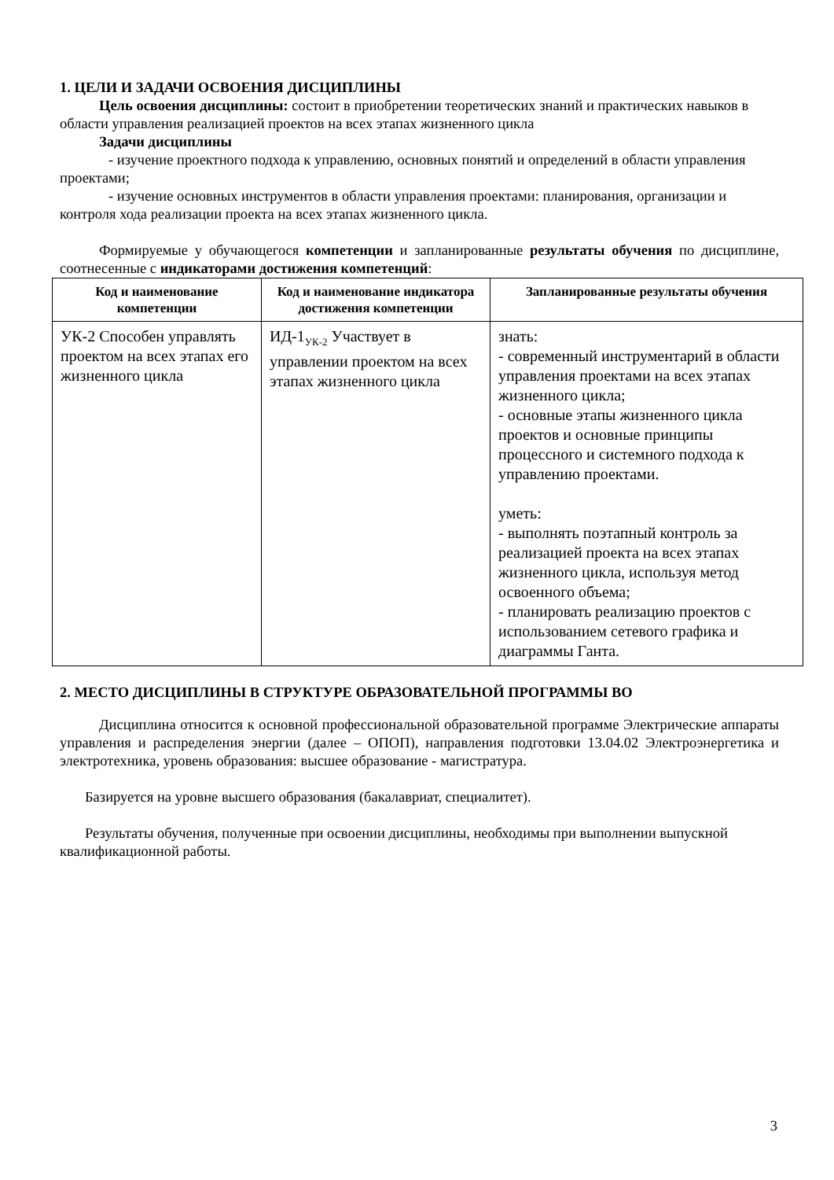1. ЦЕЛИ И ЗАДАЧИ ОСВОЕНИЯ ДИСЦИПЛИНЫ
Цель освоения дисциплины: состоит в приобретении теоретических знаний и практических навыков в области управления реализацией проектов на всех этапах жизненного цикла
Задачи дисциплины
- изучение проектного подхода к управлению, основных понятий и определений в области управления проектами;
- изучение основных инструментов в области управления проектами: планирования, организации и контроля хода реализации проекта на всех этапах жизненного цикла.
Формируемые у обучающегося компетенции и запланированные результаты обучения по дисциплине, соотнесенные с индикаторами достижения компетенций:
| Код и наименование компетенции | Код и наименование индикатора достижения компетенции | Запланированные результаты обучения |
| --- | --- | --- |
| УК-2 Способен управлять проектом на всех этапах его жизненного цикла | ИД-1<sub>УК-2</sub> Участвует в управлении проектом на всех этапах жизненного цикла | знать: - современный инструментарий в области управления проектами на всех этапах жизненного цикла; - основные этапы жизненного цикла проектов и основные принципы процессного и системного подхода к управлению проектами. уметь: - выполнять поэтапный контроль за реализацией проекта на всех этапах жизненного цикла, используя метод освоенного объема; - планировать реализацию проектов с использованием сетевого графика и диаграммы Ганта. |
2. МЕСТО ДИСЦИПЛИНЫ В СТРУКТУРЕ ОБРАЗОВАТЕЛЬНОЙ ПРОГРАММЫ ВО
Дисциплина относится к основной профессиональной образовательной программе Электрические аппараты управления и распределения энергии (далее – ОПОП), направления подготовки 13.04.02 Электроэнергетика и электротехника, уровень образования: высшее образование - магистратура.
Базируется на уровне высшего образования (бакалавриат, специалитет).
Результаты обучения, полученные при освоении дисциплины, необходимы при выполнении выпускной квалификационной работы.
3